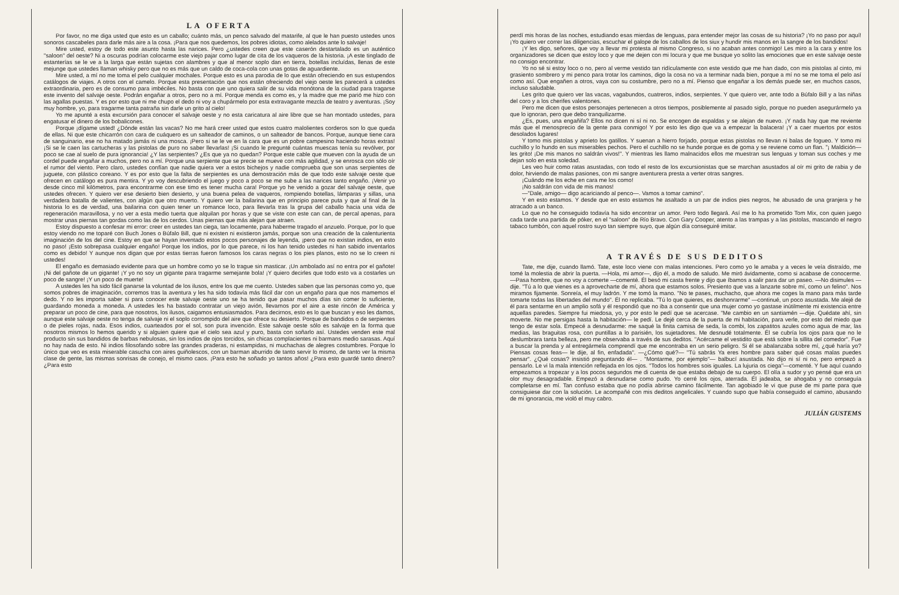LA OFERTA
Por favor, no me diga usted que esto es un caballo; cuánto más, un penco salvado del matarife, al que le han puesto ustedes unos sonoros cascabeles para darle más aire a la cosa. ¡Para que nos quedemos, los pobres idiotas, como alelados ante lo salvaje!
Mire usted, estoy de todo este asunto hasta las narices. Pero ¿ustedes creen que este caserón destartalado es un auténtico "saloon" del oeste? Ni a oscuras podrían colocarme este viejo pajar como lugar de cita de los vaqueros de la historia. ¡A este tinglado de estanterías se le ve a la larga que están sujetas con alambres y que al menor soplo dan en tierra, botellas incluídas, llenas de este mejunge que ustedes llaman whisky pero que no es más que un caldo de coca-cola con unas gotas de aguardiente.
Mire usted, a mí no me toma el pelo cualquier mochales. Porque esto es una parodia de lo que están ofreciendo en sus estupendos catálogos de viajes. A otros con el camelo. Porque esta presentación que nos están ofreciendo del viejo oeste les parecerá a ustedes extraordinaria, pero es de consumo para imbéciles. No basta con que uno quiera salir de su vida monótona de la ciudad para tragarse este invento del salvaje oeste. Podrán engañar a otros, pero no a mí. Porque menda es como es, y la madre que me parió me hizo con las agallas puestas. Y es por esto que ni me chupo el dedo ni voy a chupármelo por esta extravagante mezcla de teatro y aventuras. ¡Soy muy hombre, yo, para tragarme tanta patraña sin darle un grito al cielo!
Yo me apunté a esta excursión para conocer el salvaje oeste y no esta caricatura al aire libre que se han montado ustedes, para engatusar el dinero de los bobalicones.
Porque ¡dígame usted! ¿Dónde están las vacas? No me hará creer usted que estos cuatro malolientes corderos son lo que queda de ellas. Ni que este chicarrón con cara de cuáquero es un salteador de caminos, o un salteador de bancos. Porque, aunque tiene cara de sanguinario, ese no ha matado jamás ni una mosca. ¡Pero si se le ve en la cara que es un pobre campesino haciendo horas extras! ¡Si se le caen las cartucheras y las pistolas de puro no saber llevarlas! ¡Si cuando le pregunté cuántas muescas tenía su revólver, por poco se cae al suelo de pura ignorancia! ¿Y las serpientes? ¿Es que ya no quedan? Porque este cable que mueven con la ayuda de un cordel puede engañar a muchos, pero no a mí. Porque una serpiente que se precie se mueve con más agilidad, y se enrosca con sólo oír el rumor del viento. Pero claro, ustedes confían que nadie quiera ver a estos bichejos y nadie comprueba que son unas serpientes de juguete, con plástico coreano. Y es por esto que la falta de serpientes es una demostración más de que todo este salvaje oeste que ofrecen en catálogo es pura mentira. Y yo voy descubriendo el juego y poco a poco se me sube a las narices tanto engaño. ¡Venir yo desde cinco mil kilómetros, para encontrarme con ese timo es tener mucha cara! Porque yo he venido a gozar del salvaje oeste, que ustedes ofrecen. Y quiero ver ese desierto bien desierto, y una buena pelea de vaqueros, rompiendo botellas, lámparas y sillas, una verdadera batalla de valientes, con algún que otro muerto. Y quiero ver la bailarina que en principio parece puta y que al final de la historia lo es de verdad, una bailarina con quien tener un romance loco, para llevarla tras la grupa del caballo hacia una vida de regeneración maravillosa, y no ver a esta medio tuerta que alquilan por horas y que se viste con este can can, de percal apenas, para mostrar unas piernas tan gordas como las de los cerdos. Unas piernas que más alejan que atraen.
Estoy dispuesto a confesar mi error: creer en ustedes tan ciega, tan locamente, para haberme tragado el anzuelo. Porque, por lo que estoy viendo no me toparé con Buch Jones o Búfalo Bill, que ni existen ni existieron jamás, porque son una creación de la calenturienta imaginación de los del cine. Estoy en que se hayan inventado estos pocos personajes de leyenda, ¡pero que no existan indios, en esto no paso! ¡Esto sobrepasa cualquier engaño! Porque los indios, por lo que parece, ni los han tenido ustedes ni han sabido inventarlos como es debido! Y aunque nos digan que por estas tierras fueron famosos los caras negras o los pies planos, esto no se lo creen ni ustedes!
El engaño es demasiado evidente para que un hombre como yo se lo trague sin masticar. ¡Un ambolado así no entra por el gañote! ¡Ni del gañote de un gigante! ¡Y yo no soy un gigante para tragarme semejante bola! ¡Y quiero decirles que todo esto va a costarles un poco de sangre! ¡Y un poco de muerte!
A ustedes les ha sido fácil ganarse la voluntad de los ilusos, entre los que me cuento. Ustedes saben que las personas como yo, que somos pobres de imaginación, corremos tras la aventura y les ha sido todavía más fácil dar con un engaño para que nos mamemos el dedo. Y no les importa saber si para conocer este salvaje oeste uno se ha tenido que pasar muchos días sin comer lo suficiente, guardando moneda a moneda. A ustedes les ha bastado contratar un viejo avión, llevarnos por el aire a este rincón de América y preparar un poco de cine, para que nosotros, los ilusos, caigamos entusiasmados. Para decirnos, esto es lo que buscan y eso les damos, aunque este salvaje oeste no tenga de salvaje ni el soplo corrompido del aire que ofrece su desierto. Porque de bandidos o de serpientes o de pieles rojas, nada. Esos indios, cuarteados por el sol, son pura invención. Este salvaje oeste sólo es salvaje en la forma que nosotros mismos lo hemos querido y si alguien quiere que el cielo sea azul y puro, basta con soñarlo así. Ustedes venden este mal producto sin sus bandidos de barbas nebulosas, sin los indios de ojos torcidos, sin chicas complacientes ni barmans medio sarasas. Aquí no hay nada de esto. Ni indios filosofando sobre las grandes praderas, ni estampidas, ni muchachas de alegres costumbres. Porque lo único que veo es esta miserable casucha con aires guiñolescos, con un barman aburrido de tanto servir lo mismo, de tanto ver la misma clase de gente, las mismas sonrisas de conejo, el mismo caos. ¡Para esto he soñado yo tantos años! ¿Para esto guardé tanto dinero? ¿Para esto
perdí mis horas de las noches, estudiando esas mierdas de lenguas, para entender mejor las cosas de su historia? ¡Yo no paso por aquí! ¡Yo quiero ver correr las diligencias, escuchar el galope de los caballos de los siux y hundir mis manos en la sangre de los bandidos!
¡Y les digo, señores, que voy a llevar mi protesta al mismo Congreso, si no acaban antes conmigo! Les miro a la cara y entre los organizadores se dicen que estoy loco y que me dejen con mi locura y que me busque yo solito las emociones que en este salvaje oeste no consigo encontrar.
Yo no sé si estoy loco o no, pero al verme vestido tan ridículamente con este vestido que me han dado, con mis pistolas al cinto, mi grasiento sombrero y mi penco para trotar los caminos, digo la cosa no va a terminar nada bien, porque a mí no se me toma el pelo así como así. Que engañen a otros, vaya con su costumbre, pero no a mí. Pienso que engañar a los demás puede ser, en muchos casos, incluso saludable.
Les grito que quiero ver las vacas, vagabundos, cuatreros, indios, serpientes. Y que quiero ver, ante todo a Búfalo Bill y a las niñas del coro y a los cherifes valentones.
Pero me dicen que estos personajes pertenecen a otros tiempos, posiblemente al pasado siglo, porque no pueden asegurármelo ya que lo ignoran, pero que debo tranquilizarme.
¿Es, pues, una engañifa? Ellos no dicen ni sí ni no. Se encogen de espaldas y se alejan de nuevo. ¡Y nada hay que me reviente más que el menosprecio de la gente para conmigo! Y por esto les digo que va a empezar la balacera! ¡Y a caer muertos por estos desolados lugares!
Y tomo mis pistolas y aprieto los gatillos. Y suenan a hierro forjado, porque estas pistolas no llevan ni balas de fogueo. Y tomo mi cuchillo y lo hundo en sus miserables pechos. Pero el cuchillo no se hunde porque es de goma y se reviene como un flan. "¡ Maldición— les grito! ¡De mis manos no saldrán vivos!". Y mientras les llamo malnacidos ellos me muestran sus lenguas y toman sus coches y me dejan solo en esta soledad.
Les veo huir como ratas asustadas, con todo el resto de los excursionistas que se marchan asustados al oír mi grito de rabia y de dolor, hirviendo de malas pasiones, con mi sangre aventurera presta a verter otras sangres.
¡Cuándo me los eche en cara me los como!
¡No saldrán con vida de mis manos!
—"Dale, amigo— digo acariciando al penco—. Vamos a tomar camino".
Y en esto estamos. Y desde que en esto estamos he asaltado a un par de indios pies negros, he abusado de una granjera y he atracado a un banco.
Lo que no he conseguido todavía ha sido encontrar un amor. Pero todo llegará. Así me lo ha prometido Tom Mix, con quien juego cada tarde una partida de póker, en el "saloon" de Río Bravo. Con Gary Cooper, atento a las trampas y a las pistolas, mascando el negro tabaco tumbón, con aquel rostro suyo tan siempre suyo, que algún día conseguiré imitar.
A TRAVÉS DE SUS DEDITOS
Tate, me dije, cuando llamó. Tate, este loco viene con malas intenciones. Pero como yo le amaba y a veces le veía distraído, me tomé la molestia de abrir la puerta. —Hola, mi amor—, dijo él, a modo de saludo. Me miró ávidamente, como si acabase de conocerme. —Pasa hombre, que no voy a comerte —comenté. Él besó mi casta frente y dijo que íbamos a salir para dar un paseo. —No disimules —dije. "Tú a lo que vienes es a aprovecharte de mí, ahora que estamos solos. Presiento que vas a lanzarte sobre mí, como un felino". Nos miramos fijamente. Sonreía, el muy ladrón. Y me tomó la mano. "No te pases, muchacho, que ahora me coges la mano para más tarde tomarte todas las libertades del mundo". Él no replicaba. "Tú lo que quieres, es deshonrarme" —continué, un poco asustada. Me alejé de él para sentarme en un amplio sofá y él respondió que no iba a consentir que una mujer como yo gastase inútilmente mi existencia entre aquellas paredes. Siempre fui miedosa, yo, y por esto le pedí que se acercase. "Me cambio en un santiamén —dije. Quédate ahí, sin moverte. No me persigas hasta la habitación— le pedí. Le dejé cerca de la puerta de mi habitación, para verle, por esto del miedo que tengo de estar sola. Empecé a desnudarme: me saqué la finita camisa de seda, la combi, los zapatitos azules como agua de mar, las medias, las braguitas rosa, con puntillas a lo parisién, los sujetadores. Me desnudé totalmente. Él se cubría los ojos para que no le deslumbrara tanta belleza, pero me observaba a través de sus deditos. "Acércame el vestidito que está sobre la sillita del comedor". Fue a buscar la prenda y al entregármela comprendí que me encontraba en un serio peligro. Si él se abalanzaba sobre mí, ¿qué haría yo? Piensas cosas feas— le dije, al fin, enfadada". —¿Cómo qué?— "Tú sabrás Ya eres hombre para saber qué cosas malas puedes pensar". ¿Qué cosas? insistió preguntando él— . "Montarme, por ejemplo"— balbucí asustada. No dijo ni sí ni no, pero empezó a pensarlo. Le vi la mala intención reflejada en los ojos. "Todos los hombres sois iguales. La lujuria os ciega"—comenté. Y fue aquí cuando empezamos a tropezar y a los pocos segundos me di cuenta de que estaba debajo de su cuerpo. El olía a sudor y yo pensé que era un olor muy desagradable. Empezó a desnudarse como pudo. Yo cerré los ojos, aterrada. Él jadeaba, se ahogaba y no conseguía completarse en mí. Tan confuso estaba que no podía abrirse camino fácilmente. Tan agobiado le vi que puse de mi parte para que consiguiese dar con la solución. Le acompañé con mis deditos angelicales. Y cuando supo que había conseguido el camino, abusando de mi ignorancia, me violó el muy cabro.
JULIÁN GUSTEMS